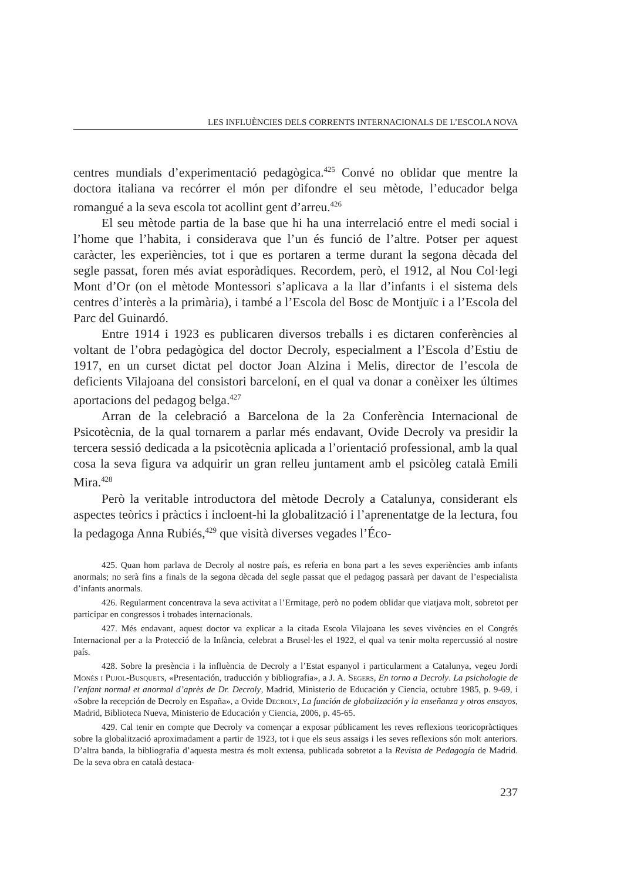LES INFLUÈNCIES DELS CORRENTS INTERNACIONALS DE L’ESCOLA NOVA
centres mundials d’experimentació pedagògica.<sup>425</sup> Convé no oblidar que mentre la doctora italiana va recórrer el món per difondre el seu mètode, l’educador belga romangué a la seva escola tot acollint gent d’arreu.<sup>426</sup>
El seu mètode partia de la base que hi ha una interrelació entre el medi social i l’home que l’habita, i considerava que l’un és funció de l’altre. Potser per aquest caràcter, les experiències, tot i que es portaren a terme durant la segona dècada del segle passat, foren més aviat esporàdiques. Recordem, però, el 1912, al Nou Col·legi Mont d’Or (on el mètode Montessori s’aplicava a la llar d’infants i el sistema dels centres d’interès a la primària), i també a l’Escola del Bosc de Montjuïc i a l’Escola del Parc del Guinardó.
Entre 1914 i 1923 es publicaren diversos treballs i es dictaren conferències al voltant de l’obra pedagògica del doctor Decroly, especialment a l’Escola d’Estiu de 1917, en un curset dictat pel doctor Joan Alzina i Melis, director de l’escola de deficients Vilajoana del consistori barceloní, en el qual va donar a conèixer les últimes aportacions del pedagog belga.<sup>427</sup>
Arran de la celebració a Barcelona de la 2a Conferència Internacional de Psicotècnia, de la qual tornarem a parlar més endavant, Ovide Decroly va presidir la tercera sessió dedicada a la psicotècnia aplicada a l’orientació professional, amb la qual cosa la seva figura va adquirir un gran relleu juntament amb el psicòleg català Emili Mira.<sup>428</sup>
Però la veritable introductora del mètode Decroly a Catalunya, considerant els aspectes teòrics i pràctics i incloent-hi la globalització i l’aprenentatge de la lectura, fou la pedagoga Anna Rubiés,<sup>429</sup> que visità diverses vegades l’Éco-
425. Quan hom parlava de Decroly al nostre país, es referia en bona part a les seves experiències amb infants anormals; no serà fins a finals de la segona dècada del segle passat que el pedagog passarà per davant de l’especialista d’infants anormals.
426. Regularment concentrava la seva activitat a l’Ermitage, però no podem oblidar que viatjava molt, sobretot per participar en congressos i trobades internacionals.
427. Més endavant, aquest doctor va explicar a la citada Escola Vilajoana les seves vivències en el Congrés Internacional per a la Protecció de la Infància, celebrat a Brusel·les el 1922, el qual va tenir molta repercussió al nostre país.
428. Sobre la presència i la influència de Decroly a l’Estat espanyol i particularment a Catalunya, vegeu Jordi Monés i Pujol-Busquets, «Presentación, traducción y bibliografia», a J. A. Segers, En torno a Decroly. La psichologie de l’enfant normal et anormal d’après de Dr. Decroly, Madrid, Ministerio de Educación y Ciencia, octubre 1985, p. 9-69, i «Sobre la recepción de Decroly en España», a Ovide Decroly, La función de globalización y la enseñanza y otros ensayos, Madrid, Biblioteca Nueva, Ministerio de Educación y Ciencia, 2006, p. 45-65.
429. Cal tenir en compte que Decroly va començar a exposar públicament les reves reflexions teoricopràctiques sobre la globalització aproximadament a partir de 1923, tot i que els seus assaigs i les seves reflexions són molt anteriors. D’altra banda, la bibliografia d’aquesta mestra és molt extensa, publicada sobretot a la Revista de Pedagogía de Madrid. De la seva obra en català destaca-
237